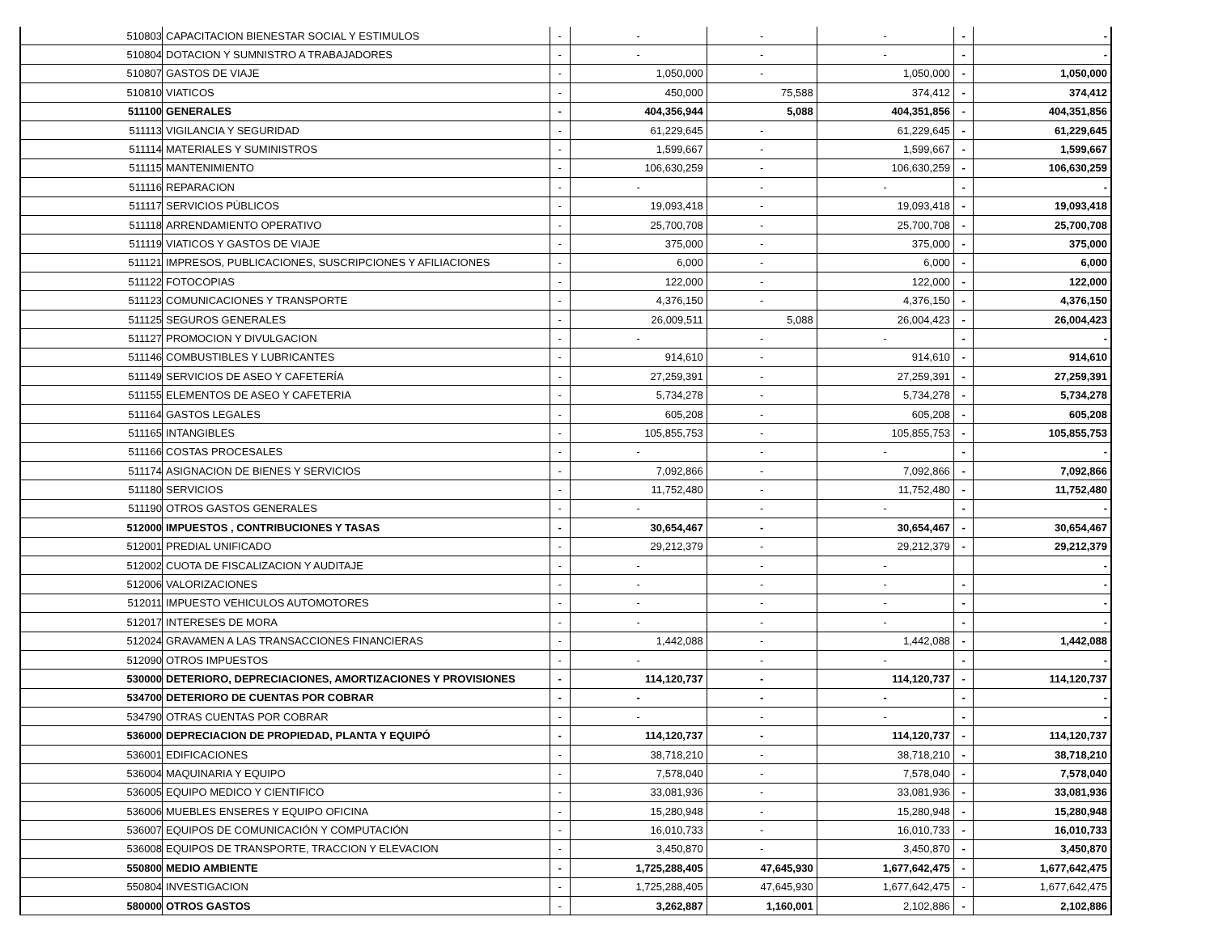| 510803 | CAPACITACION BIENESTAR SOCIAL Y ESTIMULOS | - | - | - | - | - | - |
| 510804 | DOTACION Y SUMNISTRO A TRABAJADORES | - | - | - | - | - | - |
| 510807 | GASTOS DE VIAJE | - | 1,050,000 | - | 1,050,000 | - | 1,050,000 |
| 510810 | VIATICOS | - | 450,000 | 75,588 | 374,412 | - | 374,412 |
| 511100 | GENERALES | - | 404,356,944 | 5,088 | 404,351,856 | - | 404,351,856 |
| 511113 | VIGILANCIA Y SEGURIDAD | - | 61,229,645 | - | 61,229,645 | - | 61,229,645 |
| 511114 | MATERIALES Y SUMINISTROS | - | 1,599,667 | - | 1,599,667 | - | 1,599,667 |
| 511115 | MANTENIMIENTO | - | 106,630,259 | - | 106,630,259 | - | 106,630,259 |
| 511116 | REPARACION | - | - | - | - | - | - |
| 511117 | SERVICIOS PÚBLICOS | - | 19,093,418 | - | 19,093,418 | - | 19,093,418 |
| 511118 | ARRENDAMIENTO OPERATIVO | - | 25,700,708 | - | 25,700,708 | - | 25,700,708 |
| 511119 | VIATICOS Y GASTOS DE VIAJE | - | 375,000 | - | 375,000 | - | 375,000 |
| 511121 | IMPRESOS, PUBLICACIONES, SUSCRIPCIONES Y AFILIACIONES | - | 6,000 | - | 6,000 | - | 6,000 |
| 511122 | FOTOCOPIAS | - | 122,000 | - | 122,000 | - | 122,000 |
| 511123 | COMUNICACIONES Y TRANSPORTE | - | 4,376,150 | - | 4,376,150 | - | 4,376,150 |
| 511125 | SEGUROS GENERALES | - | 26,009,511 | 5,088 | 26,004,423 | - | 26,004,423 |
| 511127 | PROMOCION Y DIVULGACION | - | - | - | - | - | - |
| 511146 | COMBUSTIBLES Y LUBRICANTES | - | 914,610 | - | 914,610 | - | 914,610 |
| 511149 | SERVICIOS DE ASEO Y CAFETERÍA | - | 27,259,391 | - | 27,259,391 | - | 27,259,391 |
| 511155 | ELEMENTOS DE ASEO Y CAFETERIA | - | 5,734,278 | - | 5,734,278 | - | 5,734,278 |
| 511164 | GASTOS LEGALES | - | 605,208 | - | 605,208 | - | 605,208 |
| 511165 | INTANGIBLES | - | 105,855,753 | - | 105,855,753 | - | 105,855,753 |
| 511166 | COSTAS PROCESALES | - | - | - | - | - | - |
| 511174 | ASIGNACION DE BIENES Y SERVICIOS | - | 7,092,866 | - | 7,092,866 | - | 7,092,866 |
| 511180 | SERVICIOS | - | 11,752,480 | - | 11,752,480 | - | 11,752,480 |
| 511190 | OTROS GASTOS GENERALES | - | - | - | - | - | - |
| 512000 | IMPUESTOS , CONTRIBUCIONES Y TASAS | - | 30,654,467 | - | 30,654,467 | - | 30,654,467 |
| 512001 | PREDIAL UNIFICADO | - | 29,212,379 | - | 29,212,379 | - | 29,212,379 |
| 512002 | CUOTA DE FISCALIZACION Y AUDITAJE | - | - | - | - | | - |
| 512006 | VALORIZACIONES | - | - | - | - | - | - |
| 512011 | IMPUESTO VEHICULOS AUTOMOTORES | - | - | - | - | - | - |
| 512017 | INTERESES DE MORA | - | - | - | - | - | - |
| 512024 | GRAVAMEN A LAS TRANSACCIONES FINANCIERAS | - | 1,442,088 | - | 1,442,088 | - | 1,442,088 |
| 512090 | OTROS IMPUESTOS | - | - | - | - | - | - |
| 530000 | DETERIORO, DEPRECIACIONES, AMORTIZACIONES Y PROVISIONES | - | 114,120,737 | - | 114,120,737 | - | 114,120,737 |
| 534700 | DETERIORO DE CUENTAS POR COBRAR | - | - | - | - | - | - |
| 534790 | OTRAS CUENTAS POR COBRAR | - | - | - | - | - | - |
| 536000 | DEPRECIACION DE PROPIEDAD, PLANTA Y EQUIPÓ | - | 114,120,737 | - | 114,120,737 | - | 114,120,737 |
| 536001 | EDIFICACIONES | - | 38,718,210 | - | 38,718,210 | - | 38,718,210 |
| 536004 | MAQUINARIA Y EQUIPO | - | 7,578,040 | - | 7,578,040 | - | 7,578,040 |
| 536005 | EQUIPO MEDICO Y CIENTIFICO | - | 33,081,936 | - | 33,081,936 | - | 33,081,936 |
| 536006 | MUEBLES ENSERES Y EQUIPO OFICINA | - | 15,280,948 | - | 15,280,948 | - | 15,280,948 |
| 536007 | EQUIPOS DE COMUNICACIÓN Y COMPUTACIÓN | - | 16,010,733 | - | 16,010,733 | - | 16,010,733 |
| 536008 | EQUIPOS DE TRANSPORTE, TRACCION Y ELEVACION | - | 3,450,870 | - | 3,450,870 | - | 3,450,870 |
| 550800 | MEDIO AMBIENTE | - | 1,725,288,405 | 47,645,930 | 1,677,642,475 | - | 1,677,642,475 |
| 550804 | INVESTIGACION | - | 1,725,288,405 | 47,645,930 | 1,677,642,475 | - | 1,677,642,475 |
| 580000 | OTROS GASTOS | - | 3,262,887 | 1,160,001 | 2,102,886 | - | 2,102,886 |